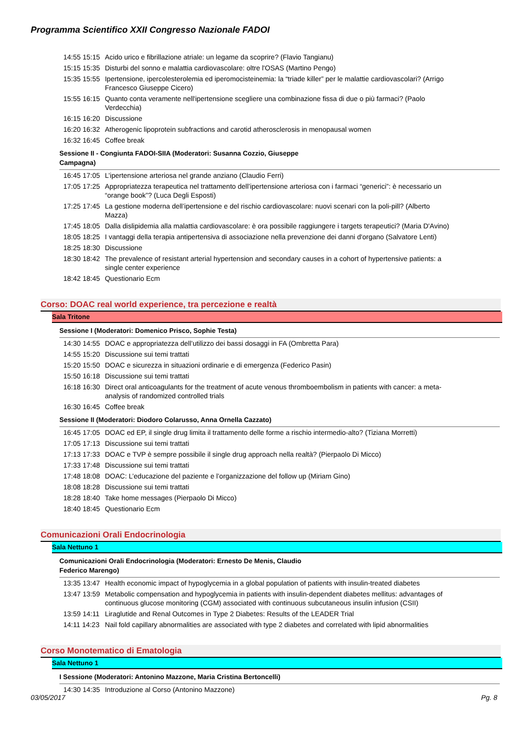Programma Scientifico XXII Congresso Nazionale FADOI
| 14:55 15:15 | Acido urico e fibrillazione atriale: un legame da scoprire? (Flavio Tangianu) |
| 15:15 15:35 | Disturbi del sonno e malattia cardiovascolare: oltre l'OSAS (Martino Pengo) |
| 15:35 15:55 | Ipertensione, ipercolesterolemia ed iperomocisteinemia: la “triade killer” per le malattie cardiovascolari? (Arrigo Francesco Giuseppe Cicero) |
| 15:55 16:15 | Quanto conta veramente nell'ipertensione scegliere una combinazione fissa di due o più farmaci? (Paolo Verdecchia) |
| 16:15 16:20 | Discussione |
| 16:20 16:32 | Atherogenic lipoprotein subfractions and carotid atherosclerosis in menopausal women |
| 16:32 16:45 | Coffee break |
Sessione II - Congiunta FADOI-SIIA (Moderatori: Susanna Cozzio, Giuseppe
Campagna)
| 16:45 17:05 | L’ipertensione arteriosa nel grande anziano (Claudio Ferri) |
| 17:05 17:25 | Appropriatezza terapeutica nel trattamento dell’ipertensione arteriosa con i farmaci “generici”: è necessario un “orange book”? (Luca Degli Esposti) |
| 17:25 17:45 | La gestione moderna dell’ipertensione e del rischio cardiovascolare: nuovi scenari con la poli-pill? (Alberto Mazza) |
| 17:45 18:05 | Dalla dislipidemia alla malattia cardiovascolare: è ora possibile raggiungere i targets terapeutici? (Maria D'Avino) |
| 18:05 18:25 | I vantaggi della terapia antipertensiva di associazione nella prevenzione dei danni d'organo (Salvatore Lenti) |
| 18:25 18:30 | Discussione |
| 18:30 18:42 | The prevalence of resistant arterial hypertension and secondary causes in a cohort of hypertensive patients: a single center experience |
| 18:42 18:45 | Questionario Ecm |
Corso: DOAC real world experience, tra percezione e realtà
Sala Tritone
Sessione I (Moderatori: Domenico Prisco, Sophie Testa)
| 14:30 14:55 | DOAC e appropriatezza dell’utilizzo dei bassi dosaggi in FA (Ombretta Para) |
| 14:55 15:20 | Discussione sui temi trattati |
| 15:20 15:50 | DOAC e sicurezza in situazioni ordinarie e di emergenza (Federico Pasin) |
| 15:50 16:18 | Discussione sui temi trattati |
| 16:18 16:30 | Direct oral anticoagulants for the treatment of acute venous thromboembolism in patients with cancer: a meta-analysis of randomized controlled trials |
| 16:30 16:45 | Coffee break |
Sessione II (Moderatori: Diodoro Colarusso, Anna Ornella Cazzato)
| 16:45 17:05 | DOAC ed EP, il single drug limita il trattamento delle forme a rischio intermedio-alto? (Tiziana Morretti) |
| 17:05 17:13 | Discussione sui temi trattati |
| 17:13 17:33 | DOAC e TVP è sempre possibile il single drug approach nella realtà? (Pierpaolo Di Micco) |
| 17:33 17:48 | Discussione sui temi trattati |
| 17:48 18:08 | DOAC: L’educazione del paziente e l’organizzazione del follow up (Miriam Gino) |
| 18:08 18:28 | Discussione sui temi trattati |
| 18:28 18:40 | Take home messages (Pierpaolo Di Micco) |
| 18:40 18:45 | Questionario Ecm |
Comunicazioni Orali Endocrinologia
Sala Nettuno 1
Comunicazioni Orali Endocrinologia (Moderatori: Ernesto De Menis, Claudio
Federico Marengo)
| 13:35 13:47 | Health economic impact of hypoglycemia in a global population of patients with insulin-treated diabetes |
| 13:47 13:59 | Metabolic compensation and hypoglycemia in patients with insulin-dependent diabetes mellitus: advantages of continuous glucose monitoring (CGM) associated with continuous subcutaneous insulin infusion (CSII) |
| 13:59 14:11 | Liraglutide and Renal Outcomes in Type 2 Diabetes: Results of the LEADER Trial |
| 14:11 14:23 | Nail fold capillary abnormalities are associated with type 2 diabetes and correlated with lipid abnormalities |
Corso Monotematico di Ematologia
Sala Nettuno 1
I Sessione (Moderatori: Antonino Mazzone, Maria Cristina Bertoncelli)
| 14:30 14:35 | Introduzione al Corso (Antonino Mazzone) |
03/05/2017 Pg. 8